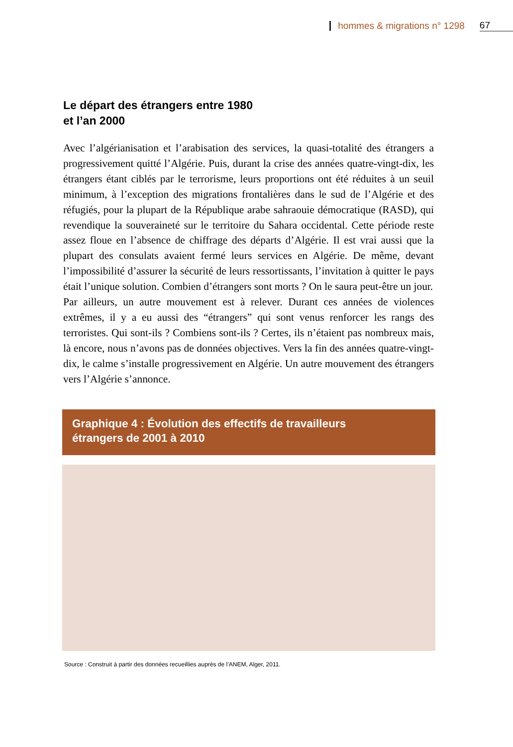hommes & migrations n° 1298 67
Le départ des étrangers entre 1980
et l’an 2000
Avec l’algérianisation et l’arabisation des services, la quasi-totalité des étrangers a progressivement quitté l’Algérie. Puis, durant la crise des années quatre-vingt-dix, les étrangers étant ciblés par le terrorisme, leurs proportions ont été réduites à un seuil minimum, à l’exception des migrations frontalières dans le sud de l’Algérie et des réfugiés, pour la plupart de la République arabe sahraouie démocratique (RASD), qui revendique la souveraineté sur le territoire du Sahara occidental. Cette période reste assez floue en l’absence de chiffrage des départs d’Algérie. Il est vrai aussi que la plupart des consulats avaient fermé leurs services en Algérie. De même, devant l’impossibilité d’assurer la sécurité de leurs ressortissants, l’invitation à quitter le pays était l’unique solution. Combien d’étrangers sont morts ? On le saura peut-être un jour.
Par ailleurs, un autre mouvement est à relever. Durant ces années de violences extrêmes, il y a eu aussi des “étrangers” qui sont venus renforcer les rangs des terroristes. Qui sont-ils ? Combiens sont-ils ? Certes, ils n’étaient pas nombreux mais, là encore, nous n’avons pas de données objectives. Vers la fin des années quatre-vingt-dix, le calme s’installe progressivement en Algérie. Un autre mouvement des étrangers vers l’Algérie s’annonce.
Graphique 4 : Évolution des effectifs de travailleurs
étrangers de 2001 à 2010
Source : Construit à partir des données recueillies auprès de l’ANEM, Alger, 2011.